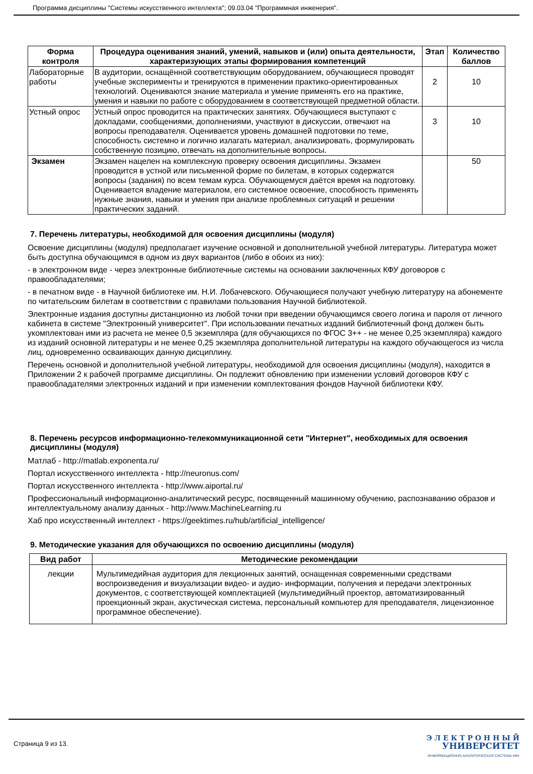Программа дисциплины "Системы искусственного интеллекта"; 09.03.04 "Программная инженерия".
| Форма контроля | Процедура оценивания знаний, умений, навыков и (или) опыта деятельности, характеризующих этапы формирования компетенций | Этап | Количество баллов |
| --- | --- | --- | --- |
| Лабораторные работы | В аудитории, оснащённой соответствующим оборудованием, обучающиеся проводят учебные эксперименты и тренируются в применении практико-ориентированных технологий. Оцениваются знание материала и умение применять его на практике, умения и навыки по работе с оборудованием в соответствующей предметной области. | 2 | 10 |
| Устный опрос | Устный опрос проводится на практических занятиях. Обучающиеся выступают с докладами, сообщениями, дополнениями, участвуют в дискуссии, отвечают на вопросы преподавателя. Оценивается уровень домашней подготовки по теме, способность системно и логично излагать материал, анализировать, формулировать собственную позицию, отвечать на дополнительные вопросы. | 3 | 10 |
| Экзамен | Экзамен нацелен на комплексную проверку освоения дисциплины. Экзамен проводится в устной или письменной форме по билетам, в которых содержатся вопросы (задания) по всем темам курса. Обучающемуся даётся время на подготовку. Оценивается владение материалом, его системное освоение, способность применять нужные знания, навыки и умения при анализе проблемных ситуаций и решении практических заданий. | | 50 |
7. Перечень литературы, необходимой для освоения дисциплины (модуля)
Освоение дисциплины (модуля) предполагает изучение основной и дополнительной учебной литературы. Литература может быть доступна обучающимся в одном из двух вариантов (либо в обоих из них):
- в электронном виде - через электронные библиотечные системы на основании заключенных КФУ договоров с правообладателями;
- в печатном виде - в Научной библиотеке им. Н.И. Лобачевского. Обучающиеся получают учебную литературу на абонементе по читательским билетам в соответствии с правилами пользования Научной библиотекой.
Электронные издания доступны дистанционно из любой точки при введении обучающимся своего логина и пароля от личного кабинета в системе "Электронный университет". При использовании печатных изданий библиотечный фонд должен быть укомплектован ими из расчета не менее 0,5 экземпляра (для обучающихся по ФГОС 3++ - не менее 0,25 экземпляра) каждого из изданий основной литературы и не менее 0,25 экземпляра дополнительной литературы на каждого обучающегося из числа лиц, одновременно осваивающих данную дисциплину.
Перечень основной и дополнительной учебной литературы, необходимой для освоения дисциплины (модуля), находится в Приложении 2 к рабочей программе дисциплины. Он подлежит обновлению при изменении условий договоров КФУ с правообладателями электронных изданий и при изменении комплектования фондов Научной библиотеки КФУ.
8. Перечень ресурсов информационно-телекоммуникационной сети "Интернет", необходимых для освоения дисциплины (модуля)
Матлаб - http://matlab.exponenta.ru/
Портал искусственного интеллекта - http://neuronus.com/
Портал искусственного интеллекта - http://www.aiportal.ru/
Профессиональный информационно-аналитический ресурс, посвященный машинному обучению, распознаванию образов и интеллектуальному анализу данных - http://www.MachineLearning.ru
Хаб про искусственный интеллект - https://geektimes.ru/hub/artificial_intelligence/
9. Методические указания для обучающихся по освоению дисциплины (модуля)
| Вид работ | Методические рекомендации |
| --- | --- |
| лекции | Мультимедийная аудитория для лекционных занятий, оснащенная современными средствами воспроизведения и визуализации видео- и аудио- информации, получения и передачи электронных документов, с соответствующей комплектацией (мультимедийный проектор, автоматизированный проекционный экран, акустическая система, персональный компьютер для преподавателя, лицензионное программное обеспечение). |
Страница 9 из 13.
Э Л Е К Т Р О Н Н Ы Й
УНИВЕРСИТЕТ
ИНФОРМАЦИОННО-АНАЛИТИЧЕСКАЯ СИСТЕМА КФУ